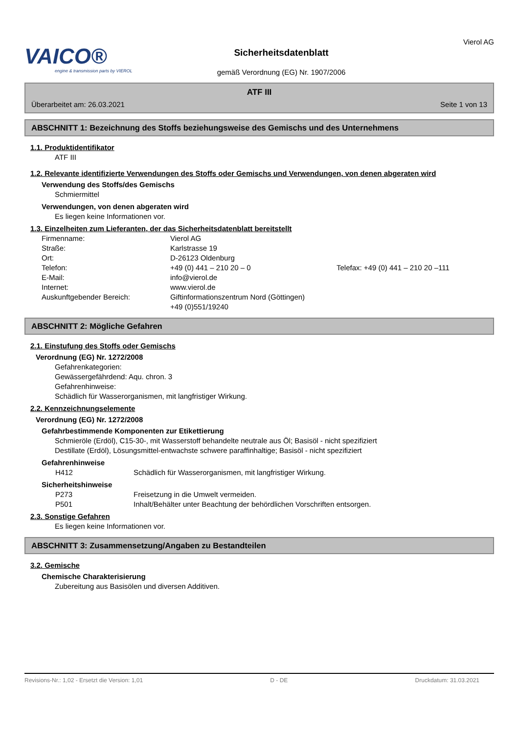VAICO®
engine & transmission parts by VIEROL
Sicherheitsdatenblatt
gemäß Verordnung (EG) Nr. 1907/2006
Vierol AG
ATF III
Überarbeitet am: 26.03.2021 Seite 1 von 13
ABSCHNITT 1: Bezeichnung des Stoffs beziehungsweise des Gemischs und des Unternehmens
1.1. Produktidentifikator
ATF III
1.2. Relevante identifizierte Verwendungen des Stoffs oder Gemischs und Verwendungen, von denen abgeraten wird
Verwendung des Stoffs/des Gemischs
Schmiermittel
Verwendungen, von denen abgeraten wird
Es liegen keine Informationen vor.
1.3. Einzelheiten zum Lieferanten, der das Sicherheitsdatenblatt bereitstellt
Firmenname: Vierol AG
Straße: Karlstrasse 19
Ort: D-26123 Oldenburg
Telefon: +49 (0) 441 – 210 20 – 0 Telefax: +49 (0) 441 – 210 20 –111
E-Mail: info@vierol.de
Internet: www.vierol.de
Auskunftgebender Bereich: Giftinformationszentrum Nord (Göttingen)
+49 (0)551/19240
ABSCHNITT 2: Mögliche Gefahren
2.1. Einstufung des Stoffs oder Gemischs
Verordnung (EG) Nr. 1272/2008
Gefahrenkategorien:
Gewässergefährdend: Aqu. chron. 3
Gefahrenhinweise:
Schädlich für Wasserorganismen, mit langfristiger Wirkung.
2.2. Kennzeichnungselemente
Verordnung (EG) Nr. 1272/2008
Gefahrbestimmende Komponenten zur Etikettierung
Schmieröle (Erdöl), C15-30-, mit Wasserstoff behandelte neutrale aus Öl; Basisöl - nicht spezifiziert
Destillate (Erdöl), Lösungsmittel-entwachste schwere paraffinhaltige; Basisöl - nicht spezifiziert
Gefahrenhinweise
H412 Schädlich für Wasserorganismen, mit langfristiger Wirkung.
Sicherheitshinweise
P273 Freisetzung in die Umwelt vermeiden.
P501 Inhalt/Behälter unter Beachtung der behördlichen Vorschriften entsorgen.
2.3. Sonstige Gefahren
Es liegen keine Informationen vor.
ABSCHNITT 3: Zusammensetzung/Angaben zu Bestandteilen
3.2. Gemische
Chemische Charakterisierung
Zubereitung aus Basisölen und diversen Additiven.
Revisions-Nr.: 1,02 - Ersetzt die Version: 1,01 D - DE Druckdatum: 31.03.2021